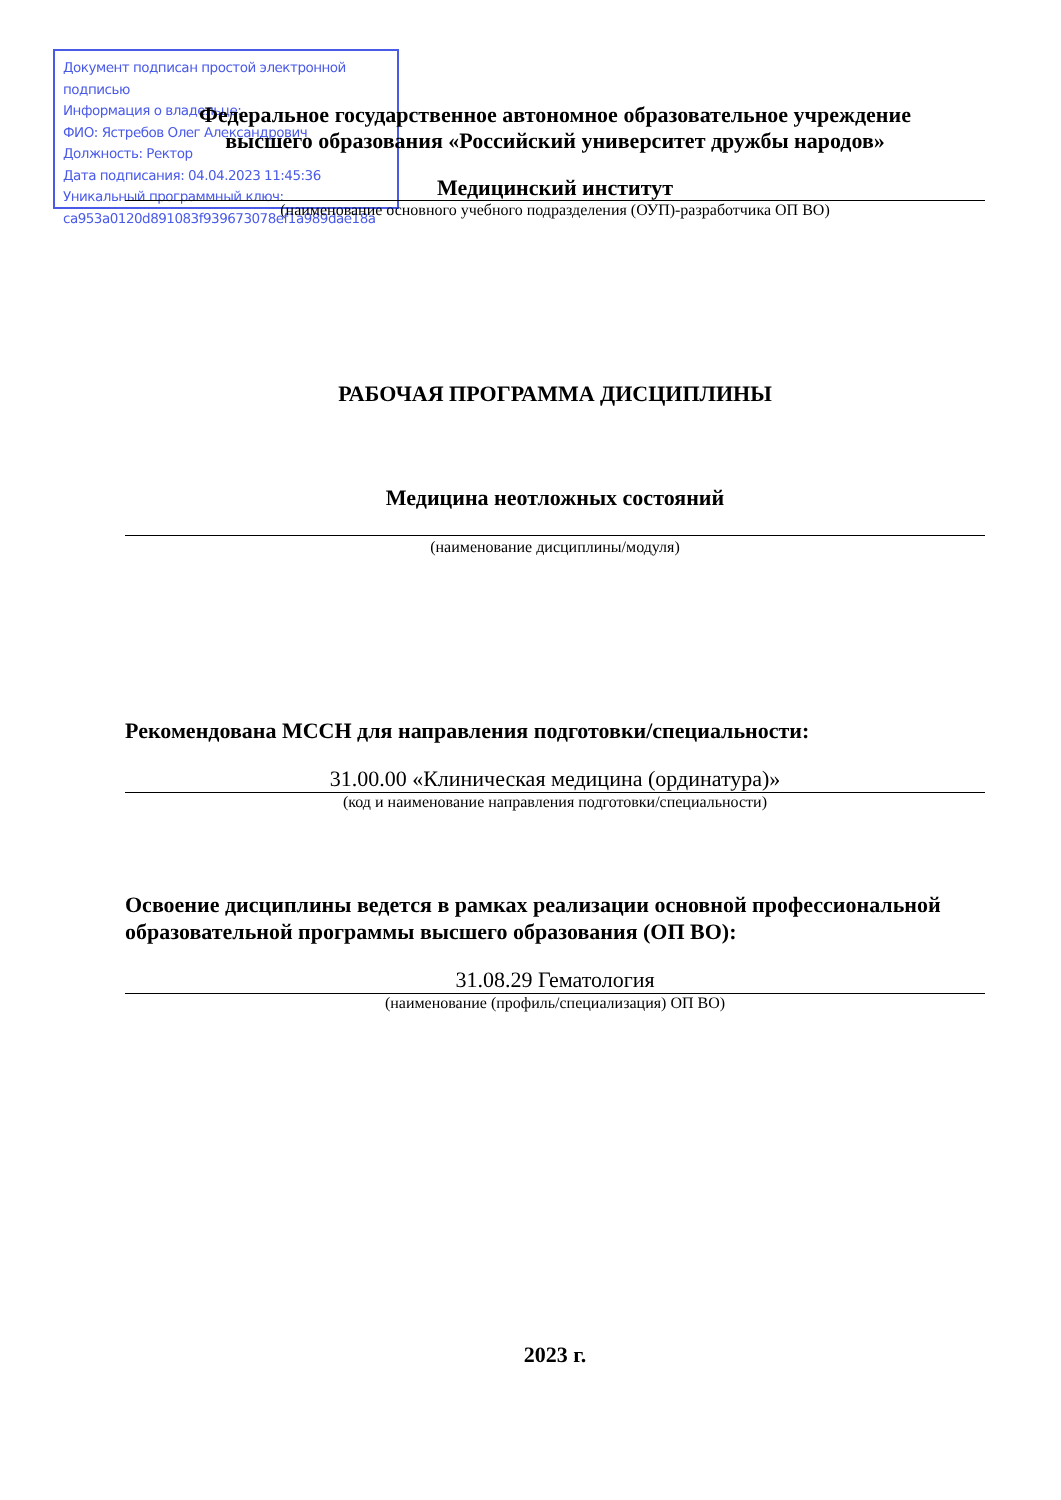Документ подписан простой электронной подписью
Информация о владельце:
ФИО: Ястребов Олег Александрович
Должность: Ректор
Дата подписания: 04.04.2023 11:45:36
Уникальный программный ключ:
ca953a0120d891083f939673078ef1a989dae18a
Федеральное государственное автономное образовательное учреждение
высшего образования «Российский университет дружбы народов»
Медицинский институт
(наименование основного учебного подразделения (ОУП)-разработчика ОП ВО)
РАБОЧАЯ ПРОГРАММА ДИСЦИПЛИНЫ
Медицина неотложных состояний
(наименование дисциплины/модуля)
Рекомендована МССН для направления подготовки/специальности:
31.00.00 «Клиническая медицина (ординатура)»
(код и наименование направления подготовки/специальности)
Освоение дисциплины ведется в рамках реализации основной профессиональной образовательной программы высшего образования (ОП ВО):
31.08.29 Гематология
(наименование (профиль/специализация) ОП ВО)
2023 г.